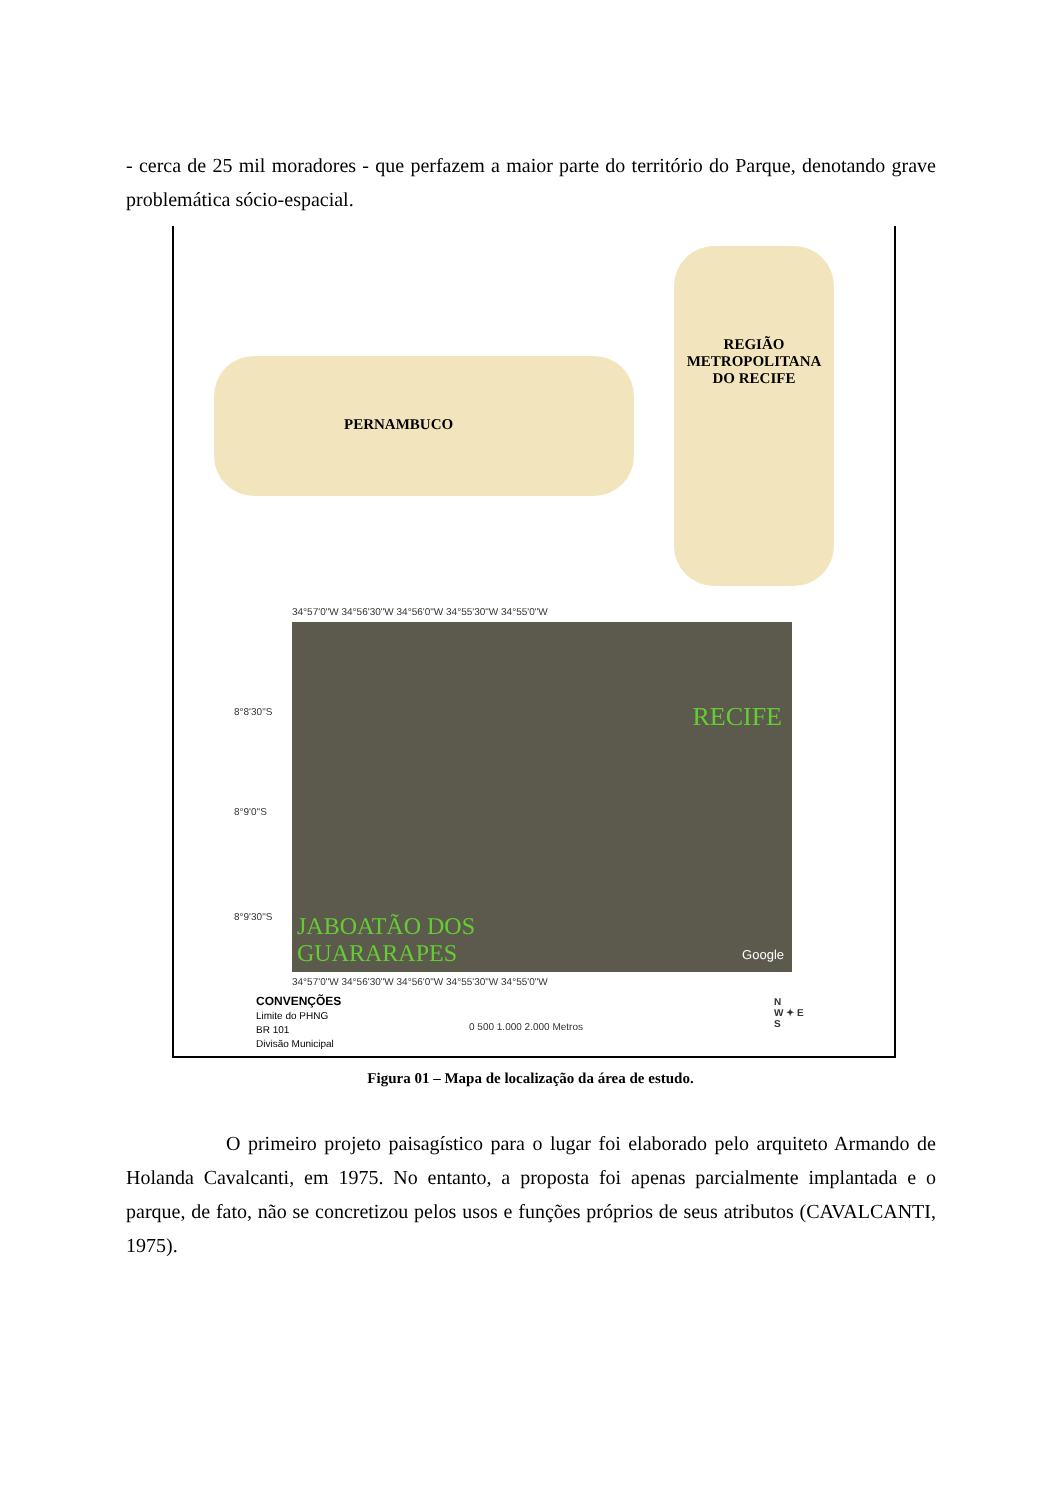- cerca de 25 mil moradores - que perfazem a maior parte do território do Parque, denotando grave problemática sócio-espacial.
PERNAMBUCO
REGIÃO
METROPOLITANA
DO RECIFE
34°57'0"W 34°56'30"W 34°56'0"W 34°55'30"W 34°55'0"W
RECIFE
JABOATÃO DOS
GUARARAPES Google
8°8'30"S
8°9'0"S
8°9'30"S
34°57'0"W 34°56'30"W 34°56'0"W 34°55'30"W 34°55'0"W
CONVENÇÕES
Limite do PHNG
BR 101
Divisão Municipal
0 500 1.000 2.000 Metros
N
W ✦ E
S
Figura 01 – Mapa de localização da área de estudo.
O primeiro projeto paisagístico para o lugar foi elaborado pelo arquiteto Armando de Holanda Cavalcanti, em 1975. No entanto, a proposta foi apenas parcialmente implantada e o parque, de fato, não se concretizou pelos usos e funções próprios de seus atributos (CAVALCANTI, 1975).